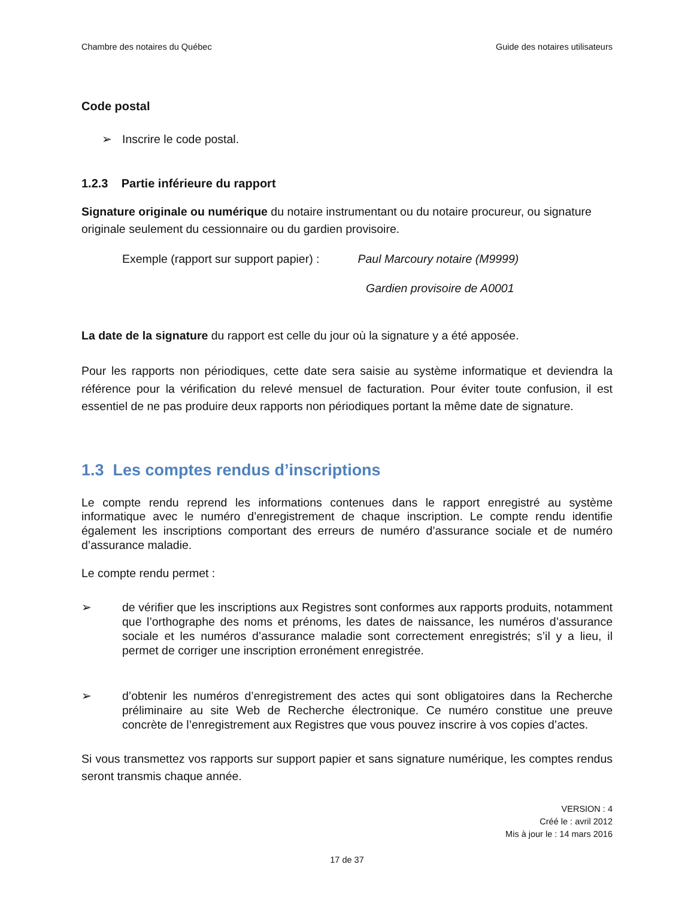Chambre des notaires du Québec Guide des notaires utilisateurs
Code postal
➢ Inscrire le code postal.
1.2.3 Partie inférieure du rapport
Signature originale ou numérique du notaire instrumentant ou du notaire procureur, ou signature originale seulement du cessionnaire ou du gardien provisoire.
Exemple (rapport sur support papier) : Paul Marcoury notaire (M9999)
Gardien provisoire de A0001
La date de la signature du rapport est celle du jour où la signature y a été apposée.
Pour les rapports non périodiques, cette date sera saisie au système informatique et deviendra la référence pour la vérification du relevé mensuel de facturation. Pour éviter toute confusion, il est essentiel de ne pas produire deux rapports non périodiques portant la même date de signature.
1.3 Les comptes rendus d’inscriptions
Le compte rendu reprend les informations contenues dans le rapport enregistré au système informatique avec le numéro d’enregistrement de chaque inscription. Le compte rendu identifie également les inscriptions comportant des erreurs de numéro d’assurance sociale et de numéro d’assurance maladie.
Le compte rendu permet :
➢ de vérifier que les inscriptions aux Registres sont conformes aux rapports produits, notamment que l’orthographe des noms et prénoms, les dates de naissance, les numéros d’assurance sociale et les numéros d’assurance maladie sont correctement enregistrés; s’il y a lieu, il permet de corriger une inscription erronément enregistrée.
➢ d’obtenir les numéros d’enregistrement des actes qui sont obligatoires dans la Recherche préliminaire au site Web de Recherche électronique. Ce numéro constitue une preuve concrète de l’enregistrement aux Registres que vous pouvez inscrire à vos copies d’actes.
Si vous transmettez vos rapports sur support papier et sans signature numérique, les comptes rendus seront transmis chaque année.
VERSION : 4
Créé le : avril 2012
Mis à jour le : 14 mars 2016
17 de 37